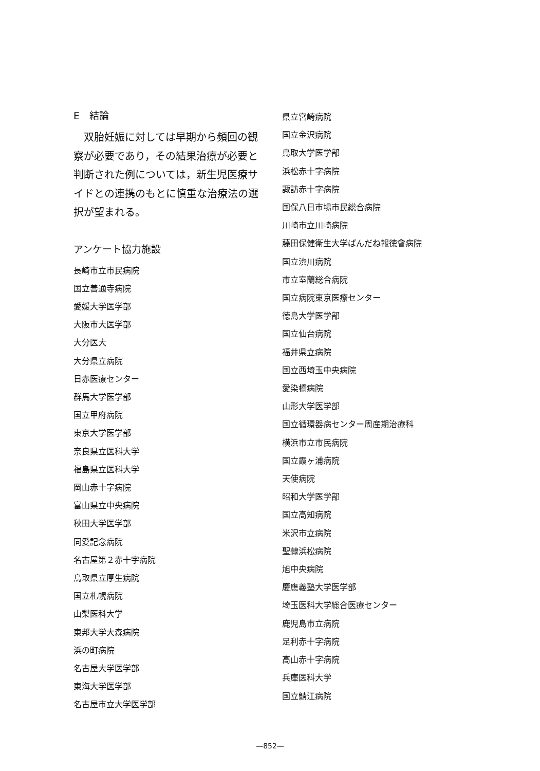E　結論
　双胎妊娠に対しては早期から頻回の観察が必要であり，その結果治療が必要と判断された例については，新生児医療サイドとの連携のもとに慎重な治療法の選択が望まれる。
アンケート協力施設
長崎市立市民病院
国立善通寺病院
愛媛大学医学部
大阪市大医学部
大分医大
大分県立病院
日赤医療センター
群馬大学医学部
国立甲府病院
東京大学医学部
奈良県立医科大学
福島県立医科大学
岡山赤十字病院
富山県立中央病院
秋田大学医学部
同愛記念病院
名古屋第２赤十字病院
鳥取県立厚生病院
国立札幌病院
山梨医科大学
東邦大学大森病院
浜の町病院
名古屋大学医学部
東海大学医学部
名古屋市立大学医学部
県立宮崎病院
国立金沢病院
鳥取大学医学部
浜松赤十字病院
諏訪赤十字病院
国保八日市場市民総合病院
川崎市立川崎病院
藤田保健衛生大学ばんだね報徳會病院
国立渋川病院
市立室蘭総合病院
国立病院東京医療センター
徳島大学医学部
国立仙台病院
福井県立病院
国立西埼玉中央病院
愛染橋病院
山形大学医学部
国立循環器病センター周産期治療科
横浜市立市民病院
国立霞ヶ浦病院
天使病院
昭和大学医学部
国立高知病院
米沢市立病院
聖隷浜松病院
旭中央病院
慶應義塾大学医学部
埼玉医科大学総合医療センター
鹿児島市立病院
足利赤十字病院
高山赤十字病院
兵庫医科大学
国立鯖江病院
—852—